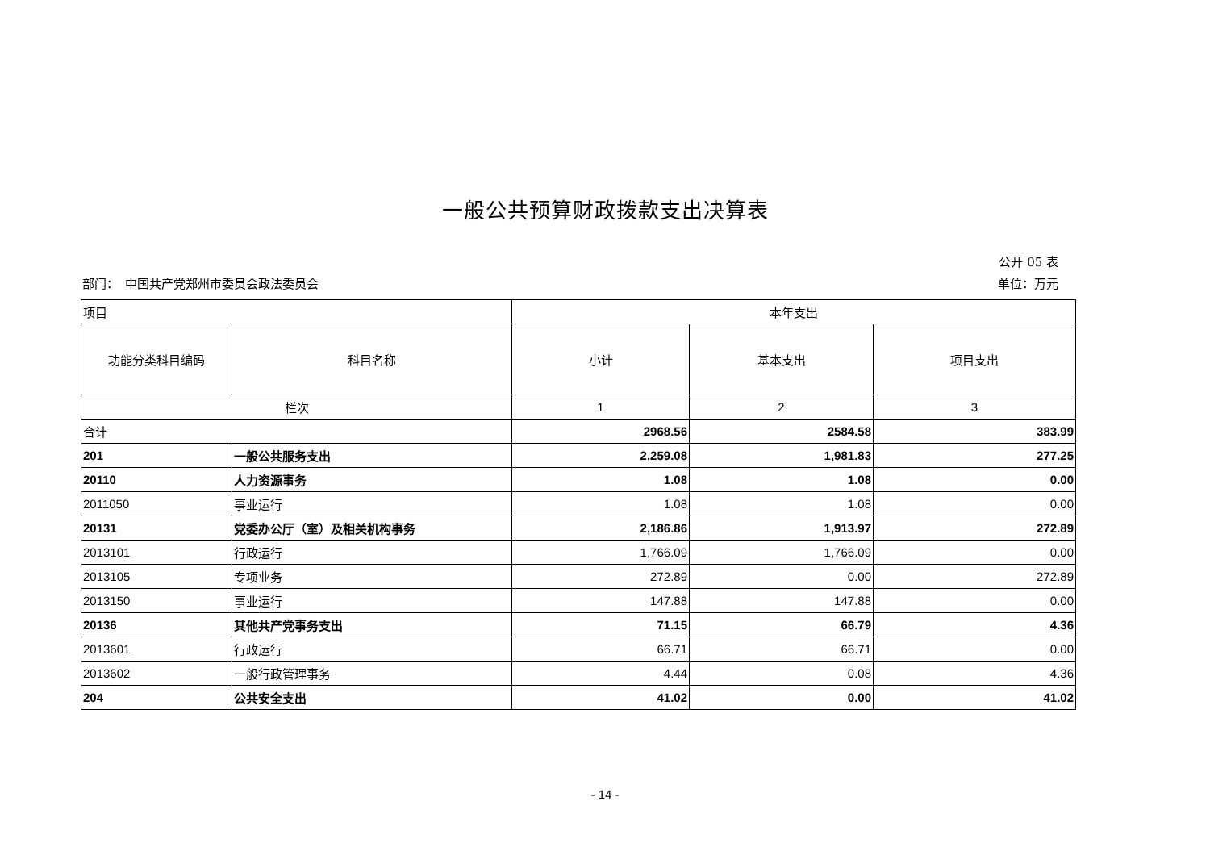一般公共预算财政拨款支出决算表
公开 05 表
部门：　中国共产党郑州市委员会政法委员会 单位：万元
| 项目 | | 本年支出 | | |
| 功能分类科目编码 | 科目名称 | 小计 | 基本支出 | 项目支出 |
| 栏次 | | 1 | 2 | 3 |
| 合计 | | 2968.56 | 2584.58 | 383.99 |
| 201 | 一般公共服务支出 | 2,259.08 | 1,981.83 | 277.25 |
| 20110 | 人力资源事务 | 1.08 | 1.08 | 0.00 |
| 2011050 | 事业运行 | 1.08 | 1.08 | 0.00 |
| 20131 | 党委办公厅（室）及相关机构事务 | 2,186.86 | 1,913.97 | 272.89 |
| 2013101 | 行政运行 | 1,766.09 | 1,766.09 | 0.00 |
| 2013105 | 专项业务 | 272.89 | 0.00 | 272.89 |
| 2013150 | 事业运行 | 147.88 | 147.88 | 0.00 |
| 20136 | 其他共产党事务支出 | 71.15 | 66.79 | 4.36 |
| 2013601 | 行政运行 | 66.71 | 66.71 | 0.00 |
| 2013602 | 一般行政管理事务 | 4.44 | 0.08 | 4.36 |
| 204 | 公共安全支出 | 41.02 | 0.00 | 41.02 |
- 14 -